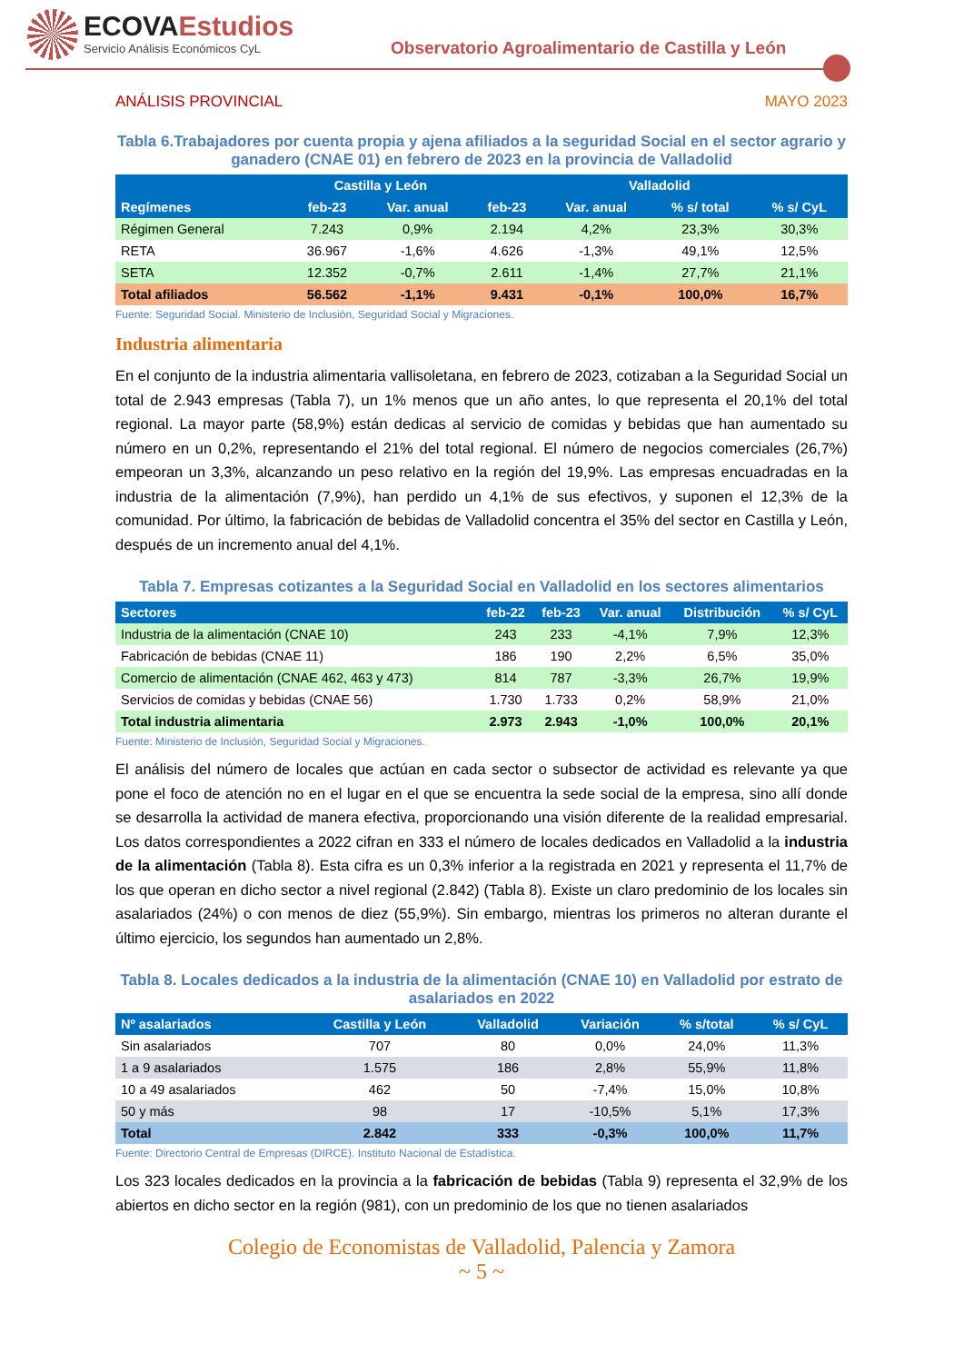ECOVAEstudios
Servicio Análisis Económicos CyL
Observatorio Agroalimentario de Castilla y León
ANÁLISIS PROVINCIAL MAYO 2023
Tabla 6.Trabajadores por cuenta propia y ajena afiliados a la seguridad Social en el sector agrario y ganadero (CNAE 01) en febrero de 2023 en la provincia de Valladolid
| Regímenes | Castilla y León | | Valladolid | | | |
| --- | --- | --- | --- | --- | --- | --- |
| | feb-23 | Var. anual | feb-23 | Var. anual | % s/ total | % s/ CyL |
| Régimen General | 7.243 | 0,9% | 2.194 | 4,2% | 23,3% | 30,3% |
| RETA | 36.967 | -1,6% | 4.626 | -1,3% | 49,1% | 12,5% |
| SETA | 12.352 | -0,7% | 2.611 | -1,4% | 27,7% | 21,1% |
| Total afiliados | 56.562 | -1,1% | 9.431 | -0,1% | 100,0% | 16,7% |
Fuente: Seguridad Social. Ministerio de Inclusión, Seguridad Social y Migraciones.
Industria alimentaria
En el conjunto de la industria alimentaria vallisoletana, en febrero de 2023, cotizaban a la Seguridad Social un total de 2.943 empresas (Tabla 7), un 1% menos que un año antes, lo que representa el 20,1% del total regional. La mayor parte (58,9%) están dedicas al servicio de comidas y bebidas que han aumentado su número en un 0,2%, representando el 21% del total regional. El número de negocios comerciales (26,7%) empeoran un 3,3%, alcanzando un peso relativo en la región del 19,9%. Las empresas encuadradas en la industria de la alimentación (7,9%), han perdido un 4,1% de sus efectivos, y suponen el 12,3% de la comunidad. Por último, la fabricación de bebidas de Valladolid concentra el 35% del sector en Castilla y León, después de un incremento anual del 4,1%.
Tabla 7. Empresas cotizantes a la Seguridad Social en Valladolid en los sectores alimentarios
| Sectores | feb-22 | feb-23 | Var. anual | Distribución | % s/ CyL |
| --- | --- | --- | --- | --- | --- |
| Industria de la alimentación (CNAE 10) | 243 | 233 | -4,1% | 7,9% | 12,3% |
| Fabricación de bebidas (CNAE 11) | 186 | 190 | 2,2% | 6,5% | 35,0% |
| Comercio de alimentación (CNAE 462, 463 y 473) | 814 | 787 | -3,3% | 26,7% | 19,9% |
| Servicios de comidas y bebidas (CNAE 56) | 1.730 | 1.733 | 0,2% | 58,9% | 21,0% |
| Total industria alimentaria | 2.973 | 2.943 | -1,0% | 100,0% | 20,1% |
Fuente: Ministerio de Inclusión, Seguridad Social y Migraciones.
El análisis del número de locales que actúan en cada sector o subsector de actividad es relevante ya que pone el foco de atención no en el lugar en el que se encuentra la sede social de la empresa, sino allí donde se desarrolla la actividad de manera efectiva, proporcionando una visión diferente de la realidad empresarial. Los datos correspondientes a 2022 cifran en 333 el número de locales dedicados en Valladolid a la industria de la alimentación (Tabla 8). Esta cifra es un 0,3% inferior a la registrada en 2021 y representa el 11,7% de los que operan en dicho sector a nivel regional (2.842) (Tabla 8). Existe un claro predominio de los locales sin asalariados (24%) o con menos de diez (55,9%). Sin embargo, mientras los primeros no alteran durante el último ejercicio, los segundos han aumentado un 2,8%.
Tabla 8. Locales dedicados a la industria de la alimentación (CNAE 10) en Valladolid por estrato de asalariados en 2022
| Nº asalariados | Castilla y León | Valladolid | Variación | % s/total | % s/ CyL |
| --- | --- | --- | --- | --- | --- |
| Sin asalariados | 707 | 80 | 0,0% | 24,0% | 11,3% |
| 1 a 9 asalariados | 1.575 | 186 | 2,8% | 55,9% | 11,8% |
| 10 a 49 asalariados | 462 | 50 | -7,4% | 15,0% | 10,8% |
| 50 y más | 98 | 17 | -10,5% | 5,1% | 17,3% |
| Total | 2.842 | 333 | -0,3% | 100,0% | 11,7% |
Fuente: Directorio Central de Empresas (DIRCE). Instituto Nacional de Estadística.
Los 323 locales dedicados en la provincia a la fabricación de bebidas (Tabla 9) representa el 32,9% de los abiertos en dicho sector en la región (981), con un predominio de los que no tienen asalariados
Colegio de Economistas de Valladolid, Palencia y Zamora
~ 5 ~